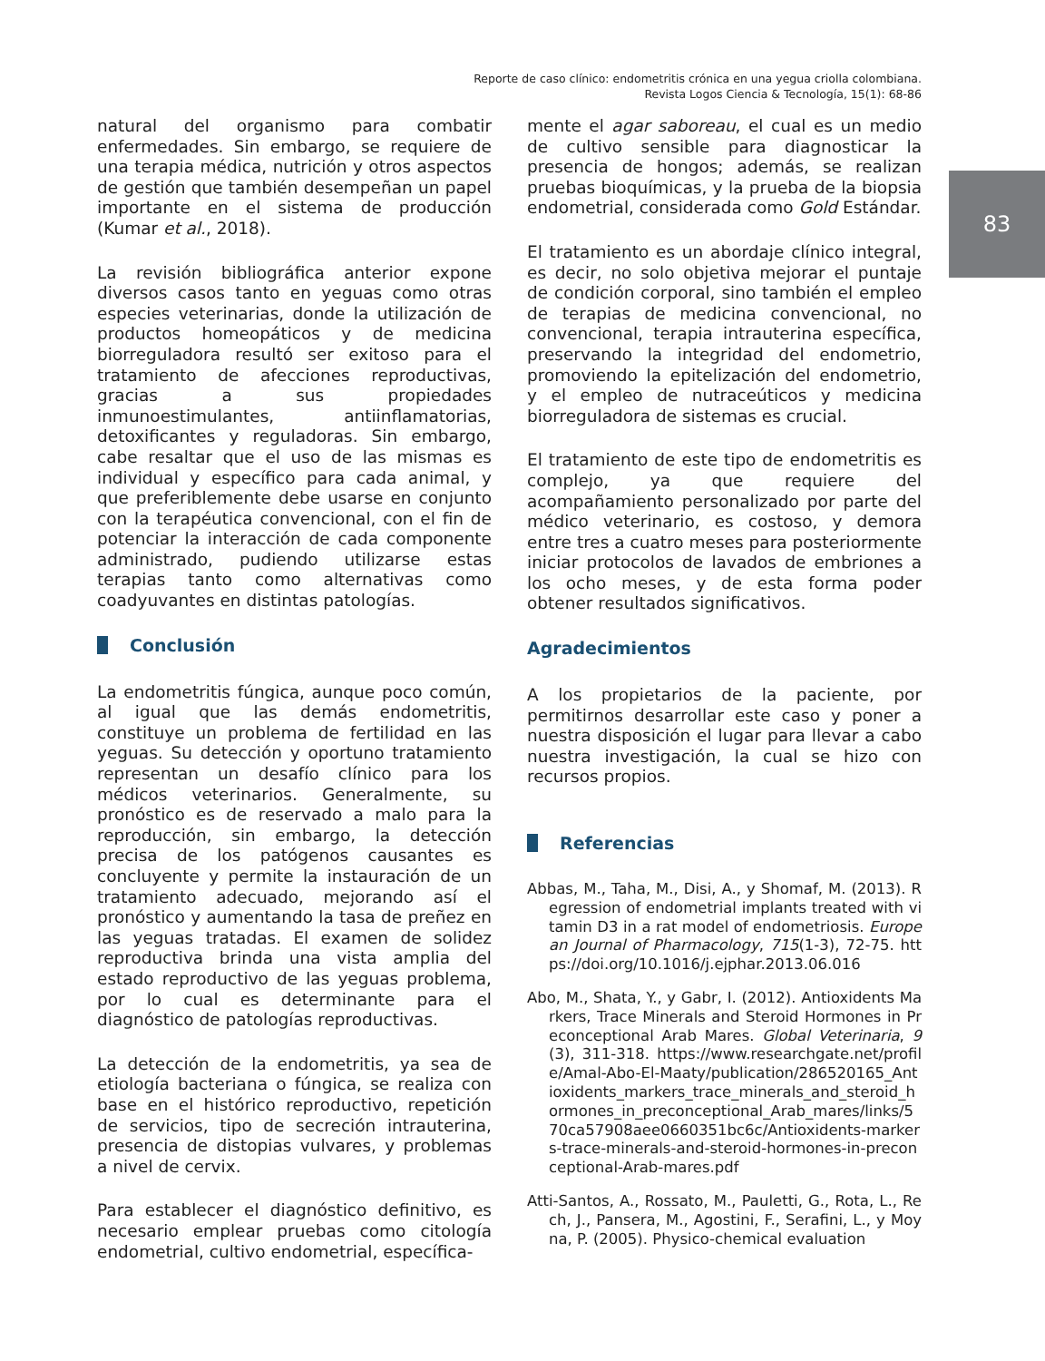Reporte de caso clínico: endometritis crónica en una yegua criolla colombiana.
Revista Logos Ciencia & Tecnología, 15(1): 68-86
83
natural del organismo para combatir enfermedades. Sin embargo, se requiere de una terapia médica, nutrición y otros aspectos de gestión que también desempeñan un papel importante en el sistema de producción (Kumar et al., 2018).
La revisión bibliográfica anterior expone diversos casos tanto en yeguas como otras especies veterinarias, donde la utilización de productos homeopáticos y de medicina biorreguladora resultó ser exitoso para el tratamiento de afecciones reproductivas, gracias a sus propiedades inmunoestimulantes, antiinflamatorias, detoxificantes y reguladoras. Sin embargo, cabe resaltar que el uso de las mismas es individual y específico para cada animal, y que preferiblemente debe usarse en conjunto con la terapéutica convencional, con el fin de potenciar la interacción de cada componente administrado, pudiendo utilizarse estas terapias tanto como alternativas como coadyuvantes en distintas patologías.
Conclusión
La endometritis fúngica, aunque poco común, al igual que las demás endometritis, constituye un problema de fertilidad en las yeguas. Su detección y oportuno tratamiento representan un desafío clínico para los médicos veterinarios. Generalmente, su pronóstico es de reservado a malo para la reproducción, sin embargo, la detección precisa de los patógenos causantes es concluyente y permite la instauración de un tratamiento adecuado, mejorando así el pronóstico y aumentando la tasa de preñez en las yeguas tratadas. El examen de solidez reproductiva brinda una vista amplia del estado reproductivo de las yeguas problema, por lo cual es determinante para el diagnóstico de patologías reproductivas.
La detección de la endometritis, ya sea de etiología bacteriana o fúngica, se realiza con base en el histórico reproductivo, repetición de servicios, tipo de secreción intrauterina, presencia de distopias vulvares, y problemas a nivel de cervix.
Para establecer el diagnóstico definitivo, es necesario emplear pruebas como citología endometrial, cultivo endometrial, específica-
mente el agar saboreau, el cual es un medio de cultivo sensible para diagnosticar la presencia de hongos; además, se realizan pruebas bioquímicas, y la prueba de la biopsia endometrial, considerada como Gold Estándar.
El tratamiento es un abordaje clínico integral, es decir, no solo objetiva mejorar el puntaje de condición corporal, sino también el empleo de terapias de medicina convencional, no convencional, terapia intrauterina específica, preservando la integridad del endometrio, promoviendo la epitelización del endometrio, y el empleo de nutraceúticos y medicina biorreguladora de sistemas es crucial.
El tratamiento de este tipo de endometritis es complejo, ya que requiere del acompañamiento personalizado por parte del médico veterinario, es costoso, y demora entre tres a cuatro meses para posteriormente iniciar protocolos de lavados de embriones a los ocho meses, y de esta forma poder obtener resultados significativos.
Agradecimientos
A los propietarios de la paciente, por permitirnos desarrollar este caso y poner a nuestra disposición el lugar para llevar a cabo nuestra investigación, la cual se hizo con recursos propios.
Referencias
Abbas, M., Taha, M., Disi, A., y Shomaf, M. (2013). Regression of endometrial implants treated with vitamin D3 in a rat model of endometriosis. European Journal of Pharmacology, 715(1-3), 72-75. https://doi.org/10.1016/j.ejphar.2013.06.016
Abo, M., Shata, Y., y Gabr, I. (2012). Antioxidents Markers, Trace Minerals and Steroid Hormones in Preconceptional Arab Mares. Global Veterinaria, 9(3), 311-318. https://www.researchgate.net/profile/Amal-Abo-El-Maaty/publication/286520165_Antioxidents_markers_trace_minerals_and_steroid_hormones_in_preconceptional_Arab_mares/links/570ca57908aee0660351bc6c/Antioxidents-markers-trace-minerals-and-steroid-hormones-in-preconceptional-Arab-mares.pdf
Atti-Santos, A., Rossato, M., Pauletti, G., Rota, L., Rech, J., Pansera, M., Agostini, F., Serafini, L., y Moyna, P. (2005). Physico-chemical evaluation